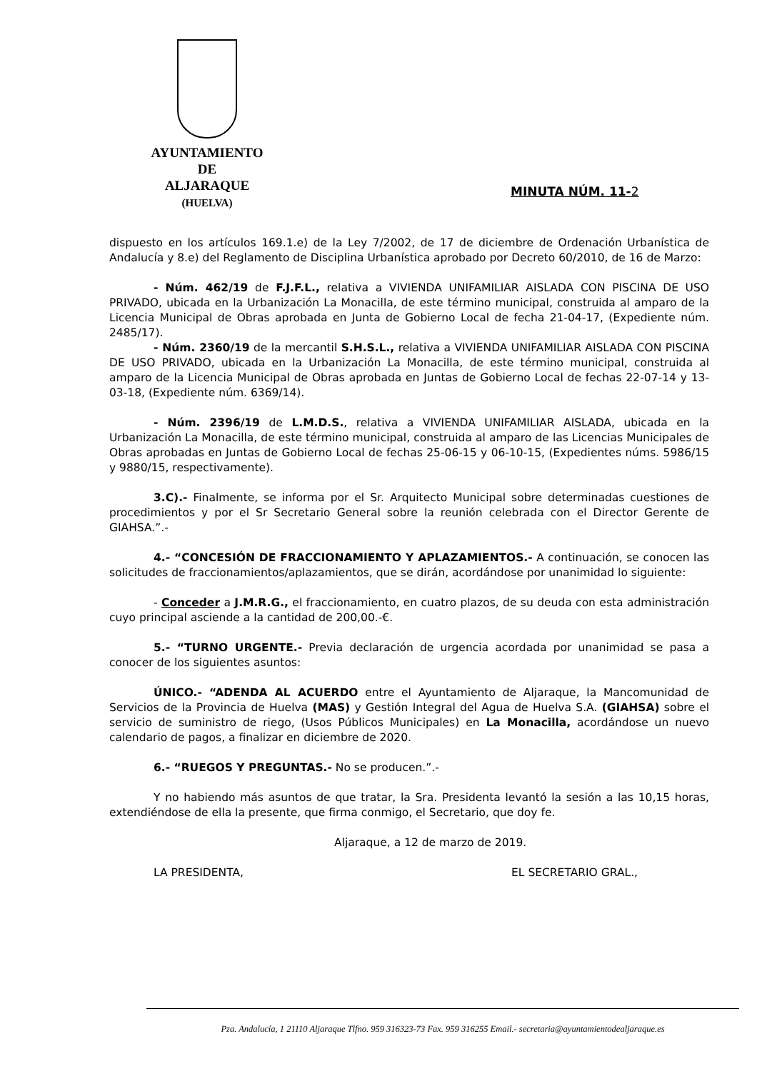AYUNTAMIENTO
DE
ALJARAQUE
(HUELVA)
MINUTA NÚM. 11-2
dispuesto en los artículos 169.1.e) de la Ley 7/2002, de 17 de diciembre de Ordenación Urbanística de Andalucía y 8.e) del Reglamento de Disciplina Urbanística aprobado por Decreto 60/2010, de 16 de Marzo:
- Núm. 462/19 de F.J.F.L., relativa a VIVIENDA UNIFAMILIAR AISLADA CON PISCINA DE USO PRIVADO, ubicada en la Urbanización La Monacilla, de este término municipal, construida al amparo de la Licencia Municipal de Obras aprobada en Junta de Gobierno Local de fecha 21-04-17, (Expediente núm. 2485/17).
- Núm. 2360/19 de la mercantil S.H.S.L., relativa a VIVIENDA UNIFAMILIAR AISLADA CON PISCINA DE USO PRIVADO, ubicada en la Urbanización La Monacilla, de este término municipal, construida al amparo de la Licencia Municipal de Obras aprobada en Juntas de Gobierno Local de fechas 22-07-14 y 13-03-18, (Expediente núm. 6369/14).
- Núm. 2396/19 de L.M.D.S., relativa a VIVIENDA UNIFAMILIAR AISLADA, ubicada en la Urbanización La Monacilla, de este término municipal, construida al amparo de las Licencias Municipales de Obras aprobadas en Juntas de Gobierno Local de fechas 25-06-15 y 06-10-15, (Expedientes núms. 5986/15 y 9880/15, respectivamente).
3.C).- Finalmente, se informa por el Sr. Arquitecto Municipal sobre determinadas cuestiones de procedimientos y por el Sr Secretario General sobre la reunión celebrada con el Director Gerente de GIAHSA.”.-
4.- “CONCESIÓN DE FRACCIONAMIENTO Y APLAZAMIENTOS.- A continuación, se conocen las solicitudes de fraccionamientos/aplazamientos, que se dirán, acordándose por unanimidad lo siguiente:
- Conceder a J.M.R.G., el fraccionamiento, en cuatro plazos, de su deuda con esta administración cuyo principal asciende a la cantidad de 200,00.-€.
5.- “TURNO URGENTE.- Previa declaración de urgencia acordada por unanimidad se pasa a conocer de los siguientes asuntos:
ÚNICO.- “ADENDA AL ACUERDO entre el Ayuntamiento de Aljaraque, la Mancomunidad de Servicios de la Provincia de Huelva (MAS) y Gestión Integral del Agua de Huelva S.A. (GIAHSA) sobre el servicio de suministro de riego, (Usos Públicos Municipales) en La Monacilla, acordándose un nuevo calendario de pagos, a finalizar en diciembre de 2020.
6.- “RUEGOS Y PREGUNTAS.- No se producen.”.-
Y no habiendo más asuntos de que tratar, la Sra. Presidenta levantó la sesión a las 10,15 horas, extendiéndose de ella la presente, que firma conmigo, el Secretario, que doy fe.
Aljaraque, a 12 de marzo de 2019.
LA PRESIDENTA, EL SECRETARIO GRAL.,
Pza. Andalucía, 1 21110 Aljaraque Tlfno. 959 316323-73 Fax. 959 316255 Email.- secretaria@ayuntamientodealjaraque.es